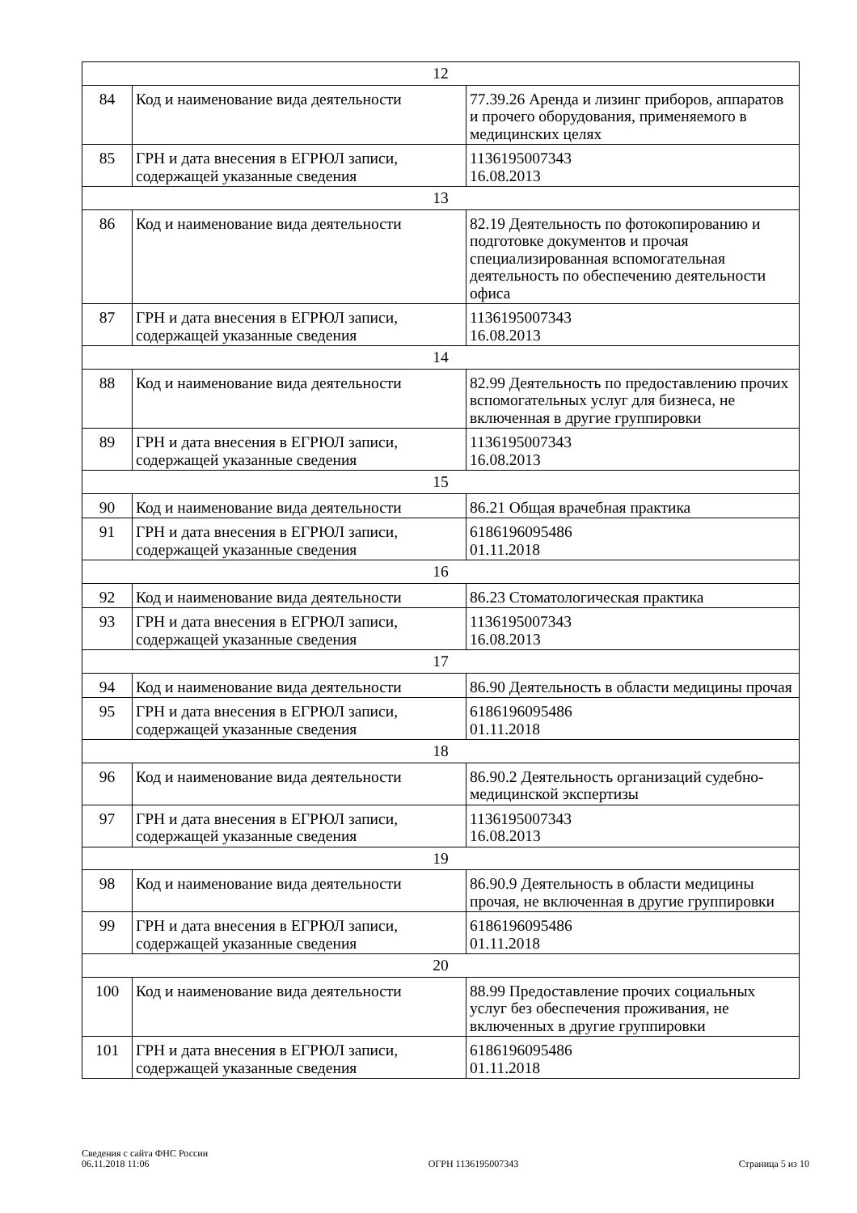| 12 | | |
| 84 | Код и наименование вида деятельности | 77.39.26 Аренда и лизинг приборов, аппаратов и прочего оборудования, применяемого в медицинских целях |
| 85 | ГРН и дата внесения в ЕГРЮЛ записи, содержащей указанные сведения | 1136195007343 16.08.2013 |
| 13 | | |
| 86 | Код и наименование вида деятельности | 82.19 Деятельность по фотокопированию и подготовке документов и прочая специализированная вспомогательная деятельность по обеспечению деятельности офиса |
| 87 | ГРН и дата внесения в ЕГРЮЛ записи, содержащей указанные сведения | 1136195007343 16.08.2013 |
| 14 | | |
| 88 | Код и наименование вида деятельности | 82.99 Деятельность по предоставлению прочих вспомогательных услуг для бизнеса, не включенная в другие группировки |
| 89 | ГРН и дата внесения в ЕГРЮЛ записи, содержащей указанные сведения | 1136195007343 16.08.2013 |
| 15 | | |
| 90 | Код и наименование вида деятельности | 86.21 Общая врачебная практика |
| 91 | ГРН и дата внесения в ЕГРЮЛ записи, содержащей указанные сведения | 6186196095486 01.11.2018 |
| 16 | | |
| 92 | Код и наименование вида деятельности | 86.23 Стоматологическая практика |
| 93 | ГРН и дата внесения в ЕГРЮЛ записи, содержащей указанные сведения | 1136195007343 16.08.2013 |
| 17 | | |
| 94 | Код и наименование вида деятельности | 86.90 Деятельность в области медицины прочая |
| 95 | ГРН и дата внесения в ЕГРЮЛ записи, содержащей указанные сведения | 6186196095486 01.11.2018 |
| 18 | | |
| 96 | Код и наименование вида деятельности | 86.90.2 Деятельность организаций судебно-медицинской экспертизы |
| 97 | ГРН и дата внесения в ЕГРЮЛ записи, содержащей указанные сведения | 1136195007343 16.08.2013 |
| 19 | | |
| 98 | Код и наименование вида деятельности | 86.90.9 Деятельность в области медицины прочая, не включенная в другие группировки |
| 99 | ГРН и дата внесения в ЕГРЮЛ записи, содержащей указанные сведения | 6186196095486 01.11.2018 |
| 20 | | |
| 100 | Код и наименование вида деятельности | 88.99 Предоставление прочих социальных услуг без обеспечения проживания, не включенных в другие группировки |
| 101 | ГРН и дата внесения в ЕГРЮЛ записи, содержащей указанные сведения | 6186196095486 01.11.2018 |
Сведения с сайта ФНС России
06.11.2018 11:06
ОГРН 1136195007343
Страница 5 из 10